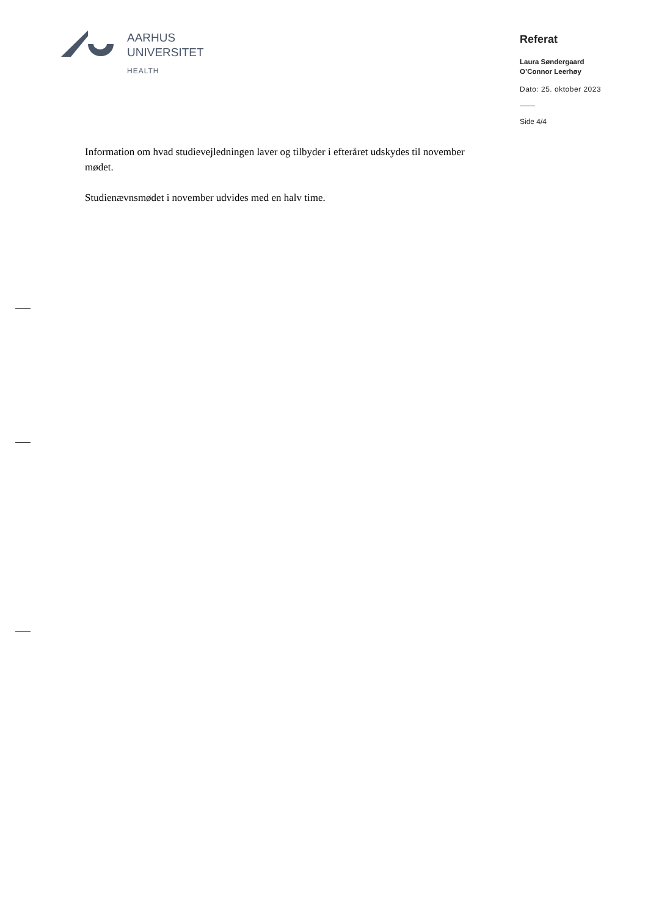AARHUS
UNIVERSITET
HEALTH
Referat
Laura Søndergaard
O’Connor Leerhøy
Dato: 25. oktober 2023
Side 4/4
Information om hvad studievejledningen laver og tilbyder i efteråret udskydes til november mødet.
Studienævnsmødet i november udvides med en halv time.